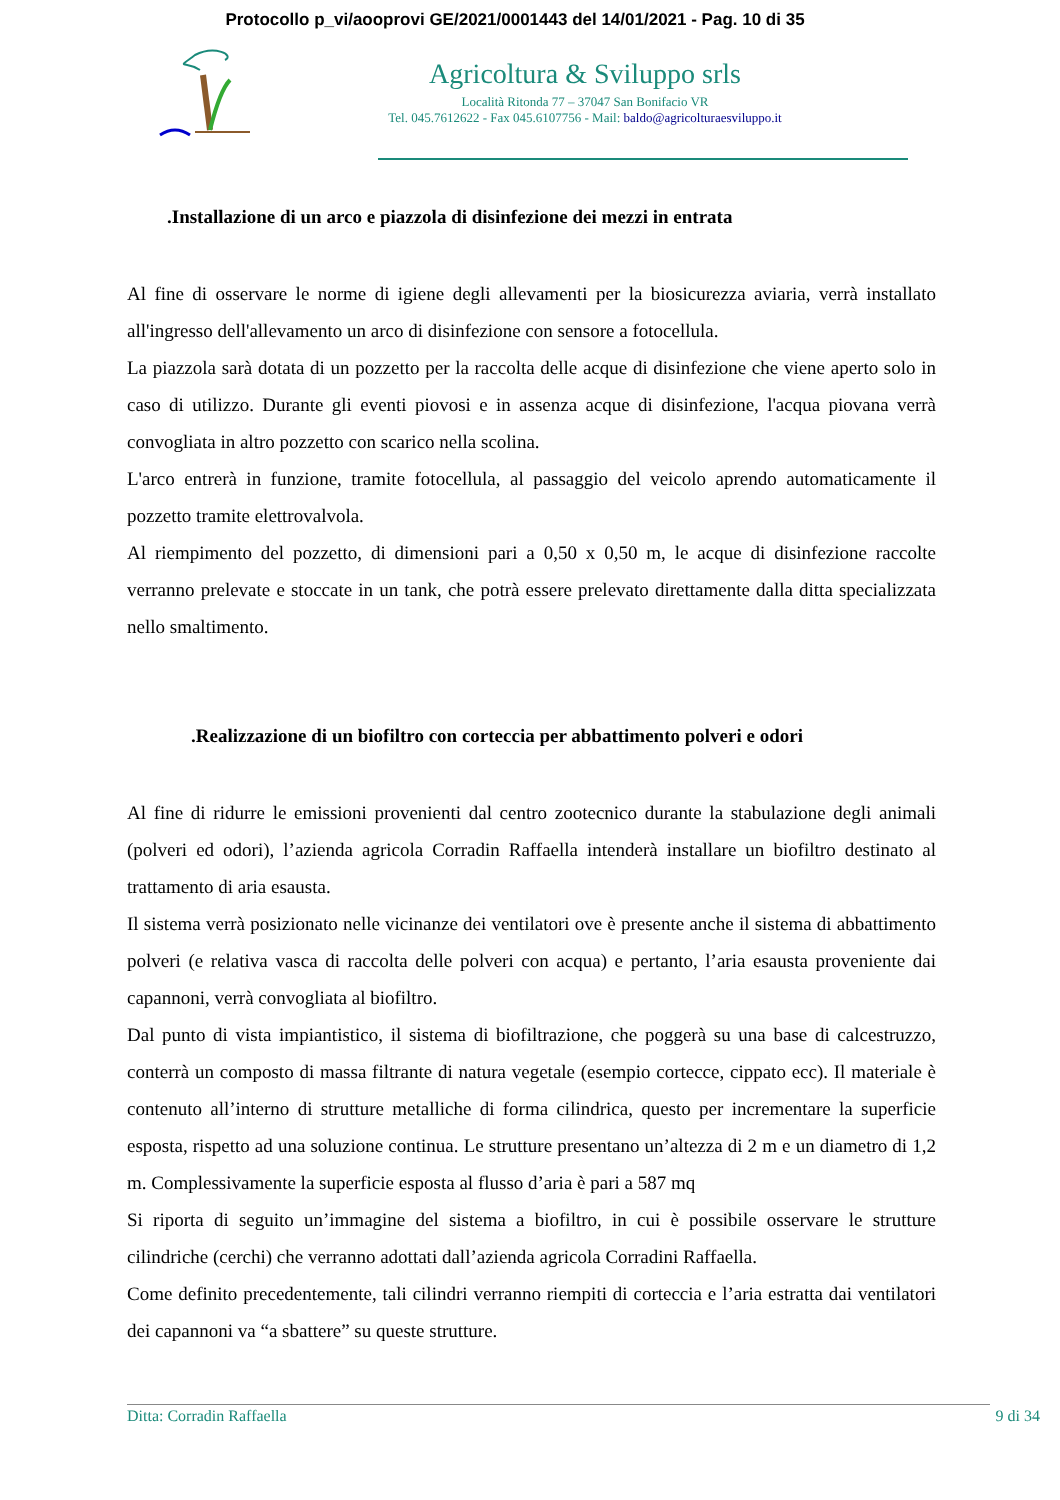Protocollo p_vi/aooprovi GE/2021/0001443 del 14/01/2021 - Pag. 10 di 35
Agricoltura & Sviluppo srls
Località Ritonda 77 – 37047 San Bonifacio VR
Tel. 045.7612622 - Fax 045.6107756 - Mail: baldo@agricolturaesviluppo.it
.Installazione di un arco e piazzola di disinfezione dei mezzi in entrata
Al fine di osservare le norme di igiene degli allevamenti per la biosicurezza aviaria, verrà installato all'ingresso dell'allevamento un arco di disinfezione con sensore a fotocellula.
La piazzola sarà dotata di un pozzetto per la raccolta delle acque di disinfezione che viene aperto solo in caso di utilizzo. Durante gli eventi piovosi e in assenza acque di disinfezione, l'acqua piovana verrà convogliata in altro pozzetto con scarico nella scolina.
L'arco entrerà in funzione, tramite fotocellula, al passaggio del veicolo aprendo automaticamente il pozzetto tramite elettrovalvola.
Al riempimento del pozzetto, di dimensioni pari a 0,50 x 0,50 m, le acque di disinfezione raccolte verranno prelevate e stoccate in un tank, che potrà essere prelevato direttamente dalla ditta specializzata nello smaltimento.
.Realizzazione di un biofiltro con corteccia per abbattimento polveri e odori
Al fine di ridurre le emissioni provenienti dal centro zootecnico durante la stabulazione degli animali (polveri ed odori), l’azienda agricola Corradin Raffaella intenderà installare un biofiltro destinato al trattamento di aria esausta.
Il sistema verrà posizionato nelle vicinanze dei ventilatori ove è presente anche il sistema di abbattimento polveri (e relativa vasca di raccolta delle polveri con acqua) e pertanto, l’aria esausta proveniente dai capannoni, verrà convogliata al biofiltro.
Dal punto di vista impiantistico, il sistema di biofiltrazione, che poggerà su una base di calcestruzzo, conterrà un composto di massa filtrante di natura vegetale (esempio cortecce, cippato ecc). Il materiale è contenuto all’interno di strutture metalliche di forma cilindrica, questo per incrementare la superficie esposta, rispetto ad una soluzione continua. Le strutture presentano un’altezza di 2 m e un diametro di 1,2 m. Complessivamente la superficie esposta al flusso d’aria è pari a 587 mq
Si riporta di seguito un’immagine del sistema a biofiltro, in cui è possibile osservare le strutture cilindriche (cerchi) che verranno adottati dall’azienda agricola Corradini Raffaella.
Come definito precedentemente, tali cilindri verranno riempiti di corteccia e l’aria estratta dai ventilatori dei capannoni va “a sbattere” su queste strutture.
Ditta: Corradin Raffaella 9 di 34